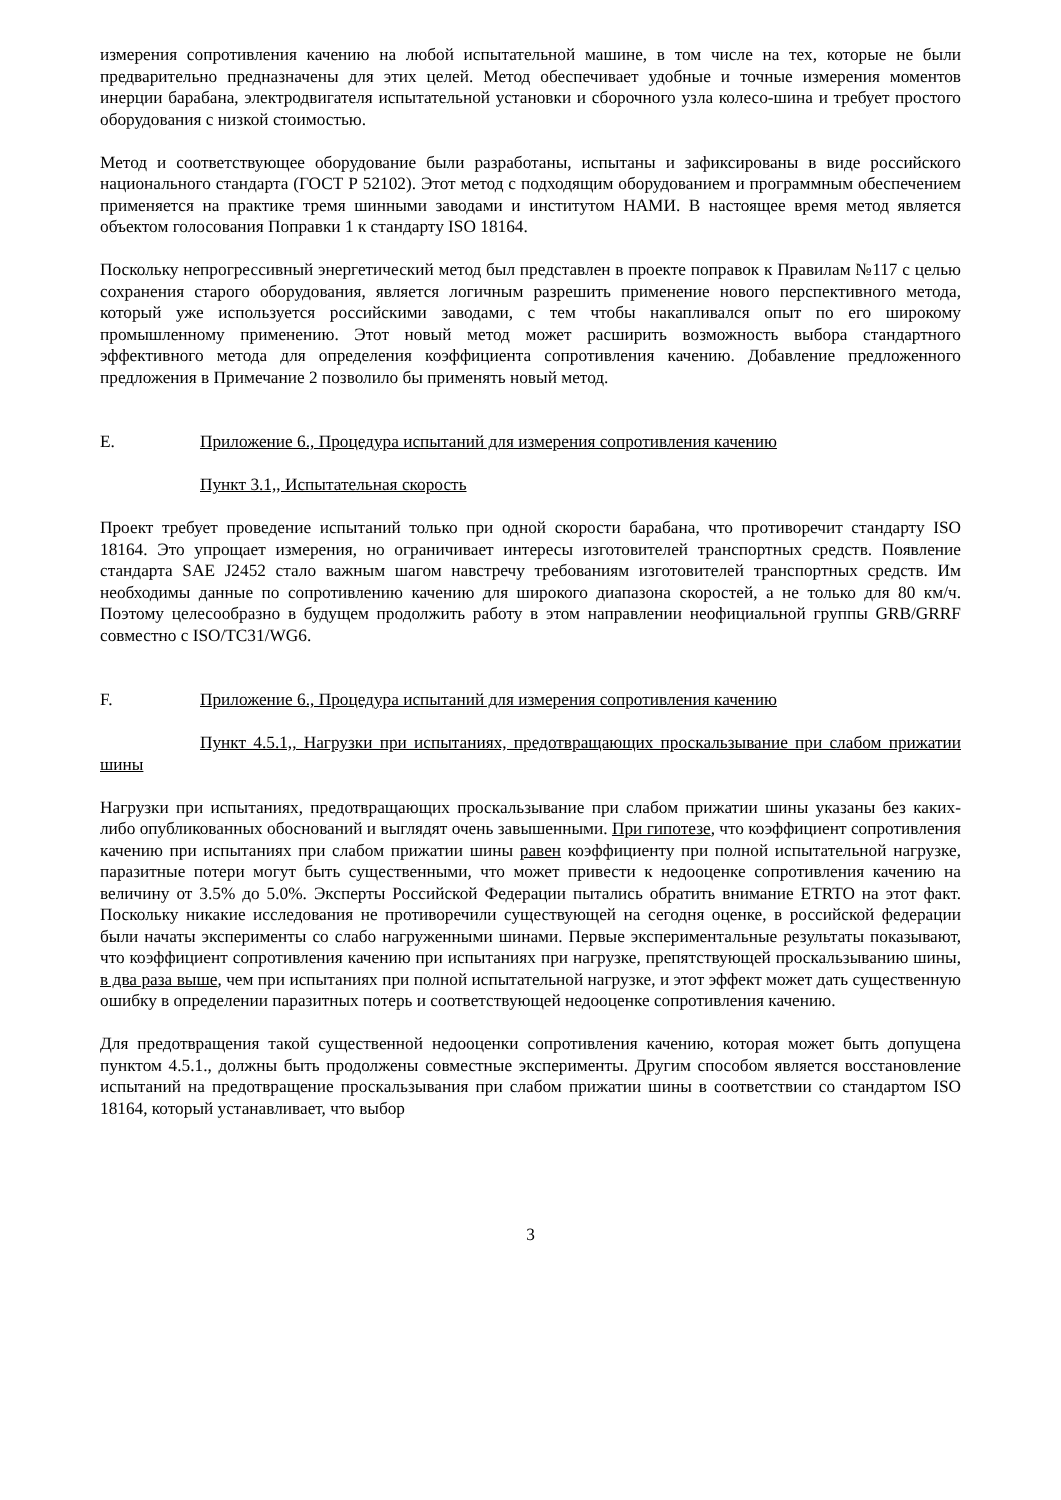измерения сопротивления качению на любой испытательной машине, в том числе на тех, которые не были предварительно предназначены для этих целей. Метод обеспечивает удобные и точные измерения моментов инерции барабана, электродвигателя испытательной установки и сборочного узла колесо-шина и требует простого оборудования с низкой стоимостью.
Метод и соответствующее оборудование были разработаны, испытаны и зафиксированы в виде российского национального стандарта (ГОСТ Р 52102). Этот метод с подходящим оборудованием и программным обеспечением применяется на практике тремя шинными заводами и институтом НАМИ. В настоящее время метод является объектом голосования Поправки 1 к стандарту ISO 18164.
Поскольку непрогрессивный энергетический метод был представлен в проекте поправок к Правилам №117 с целью сохранения старого оборудования, является логичным разрешить применение нового перспективного метода, который уже используется российскими заводами, с тем чтобы накапливался опыт по его широкому промышленному применению. Этот новый метод может расширить возможность выбора стандартного эффективного метода для определения коэффициента сопротивления качению. Добавление предложенного предложения в Примечание 2 позволило бы применять новый метод.
E. Приложение 6., Процедура испытаний для измерения сопротивления качению
Пункт 3.1,, Испытательная скорость
Проект требует проведение испытаний только при одной скорости барабана, что противоречит стандарту ISO 18164. Это упрощает измерения, но ограничивает интересы изготовителей транспортных средств. Появление стандарта SAE J2452 стало важным шагом навстречу требованиям изготовителей транспортных средств. Им необходимы данные по сопротивлению качению для широкого диапазона скоростей, а не только для 80 км/ч. Поэтому целесообразно в будущем продолжить работу в этом направлении неофициальной группы GRB/GRRF совместно с ISO/TC31/WG6.
F. Приложение 6., Процедура испытаний для измерения сопротивления качению
Пункт 4.5.1,, Нагрузки при испытаниях, предотвращающих проскальзывание при слабом прижатии шины
Нагрузки при испытаниях, предотвращающих проскальзывание при слабом прижатии шины указаны без каких-либо опубликованных обоснований и выглядят очень завышенными. При гипотезе, что коэффициент сопротивления качению при испытаниях при слабом прижатии шины равен коэффициенту при полной испытательной нагрузке, паразитные потери могут быть существенными, что может привести к недооценке сопротивления качению на величину от 3.5% до 5.0%. Эксперты Российской Федерации пытались обратить внимание ETRTO на этот факт. Поскольку никакие исследования не противоречили существующей на сегодня оценке, в российской федерации были начаты эксперименты со слабо нагруженными шинами. Первые экспериментальные результаты показывают, что коэффициент сопротивления качению при испытаниях при нагрузке, препятствующей проскальзыванию шины, в два раза выше, чем при испытаниях при полной испытательной нагрузке, и этот эффект может дать существенную ошибку в определении паразитных потерь и соответствующей недооценке сопротивления качению.
Для предотвращения такой существенной недооценки сопротивления качению, которая может быть допущена пунктом 4.5.1., должны быть продолжены совместные эксперименты. Другим способом является восстановление испытаний на предотвращение проскальзывания при слабом прижатии шины в соответствии со стандартом ISO 18164, который устанавливает, что выбор
3